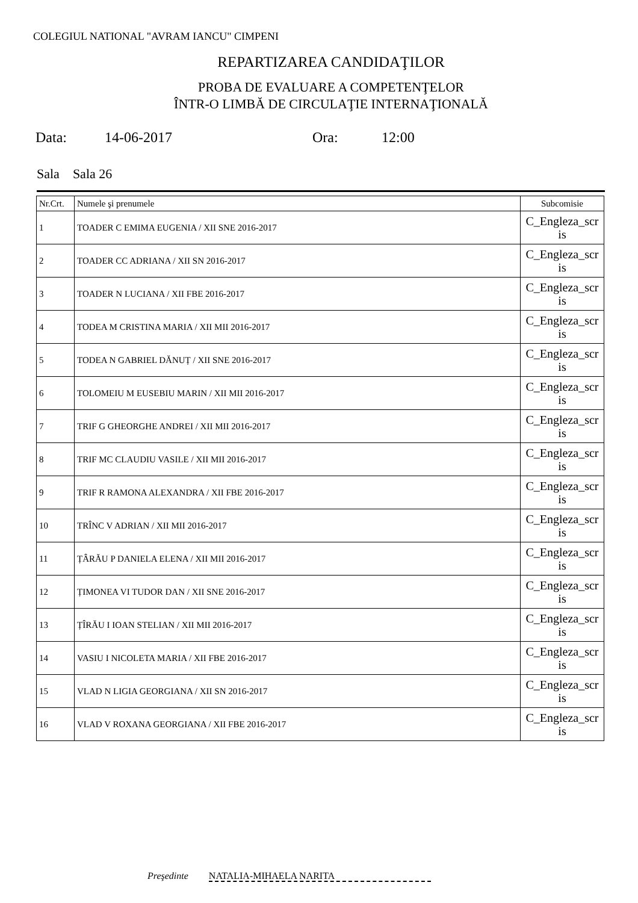COLEGIUL NATIONAL "AVRAM IANCU" CIMPENI
REPARTIZAREA CANDIDAŢILOR
PROBA DE EVALUARE A COMPETENŢELOR
ÎNTR-O LIMBĂ DE CIRCULAŢIE INTERNAŢIONALĂ
Data: 14-06-2017 Ora: 12:00
Sala Sala 26
| Nr.Crt. | Numele şi prenumele | Subcomisie |
| --- | --- | --- |
| 1 | TOADER C EMIMA EUGENIA / XII SNE 2016-2017 | C_Engleza_scr is |
| 2 | TOADER CC ADRIANA / XII SN 2016-2017 | C_Engleza_scr is |
| 3 | TOADER N LUCIANA / XII FBE 2016-2017 | C_Engleza_scr is |
| 4 | TODEA M CRISTINA MARIA / XII MII 2016-2017 | C_Engleza_scr is |
| 5 | TODEA N GABRIEL DĂNUȚ / XII SNE 2016-2017 | C_Engleza_scr is |
| 6 | TOLOMEIU M EUSEBIU MARIN / XII MII 2016-2017 | C_Engleza_scr is |
| 7 | TRIF G GHEORGHE ANDREI / XII MII 2016-2017 | C_Engleza_scr is |
| 8 | TRIF MC CLAUDIU VASILE / XII MII 2016-2017 | C_Engleza_scr is |
| 9 | TRIF R RAMONA ALEXANDRA / XII FBE 2016-2017 | C_Engleza_scr is |
| 10 | TRÎNC V ADRIAN / XII MII 2016-2017 | C_Engleza_scr is |
| 11 | ȚÂRĂU P DANIELA ELENA / XII MII 2016-2017 | C_Engleza_scr is |
| 12 | ȚIMONEA VI TUDOR DAN / XII SNE 2016-2017 | C_Engleza_scr is |
| 13 | ȚÎRĂU I IOAN STELIAN / XII MII 2016-2017 | C_Engleza_scr is |
| 14 | VASIU I NICOLETA MARIA / XII FBE 2016-2017 | C_Engleza_scr is |
| 15 | VLAD N LIGIA GEORGIANA / XII SN 2016-2017 | C_Engleza_scr is |
| 16 | VLAD V ROXANA GEORGIANA / XII FBE 2016-2017 | C_Engleza_scr is |
Preşedinte NATALIA-MIHAELA NARITA